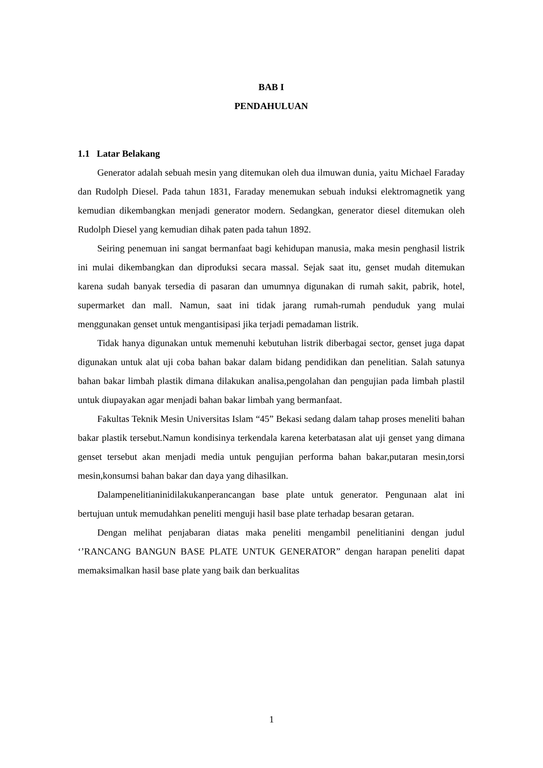BAB I
PENDAHULUAN
1.1 Latar Belakang
Generator adalah sebuah mesin yang ditemukan oleh dua ilmuwan dunia, yaitu Michael Faraday dan Rudolph Diesel. Pada tahun 1831, Faraday menemukan sebuah induksi elektromagnetik yang kemudian dikembangkan menjadi generator modern. Sedangkan, generator diesel ditemukan oleh Rudolph Diesel yang kemudian dihak paten pada tahun 1892.
Seiring penemuan ini sangat bermanfaat bagi kehidupan manusia, maka mesin penghasil listrik ini mulai dikembangkan dan diproduksi secara massal. Sejak saat itu, genset mudah ditemukan karena sudah banyak tersedia di pasaran dan umumnya digunakan di rumah sakit, pabrik, hotel, supermarket dan mall. Namun, saat ini tidak jarang rumah-rumah penduduk yang mulai menggunakan genset untuk mengantisipasi jika terjadi pemadaman listrik.
Tidak hanya digunakan untuk memenuhi kebutuhan listrik diberbagai sector, genset juga dapat digunakan untuk alat uji coba bahan bakar dalam bidang pendidikan dan penelitian. Salah satunya bahan bakar limbah plastik dimana dilakukan analisa,pengolahan dan pengujian pada limbah plastil untuk diupayakan agar menjadi bahan bakar limbah yang bermanfaat.
Fakultas Teknik Mesin Universitas Islam “45” Bekasi sedang dalam tahap proses meneliti bahan bakar plastik tersebut.Namun kondisinya terkendala karena keterbatasan alat uji genset yang dimana genset tersebut akan menjadi media untuk pengujian performa bahan bakar,putaran mesin,torsi mesin,konsumsi bahan bakar dan daya yang dihasilkan.
Dalampenelitianinidilakukanperancangan base plate untuk generator. Pengunaan alat ini bertujuan untuk memudahkan peneliti menguji hasil base plate terhadap besaran getaran.
Dengan melihat penjabaran diatas maka peneliti mengambil penelitianini dengan judul ‘’RANCANG BANGUN BASE PLATE UNTUK GENERATOR” dengan harapan peneliti dapat memaksimalkan hasil base plate yang baik dan berkualitas
1